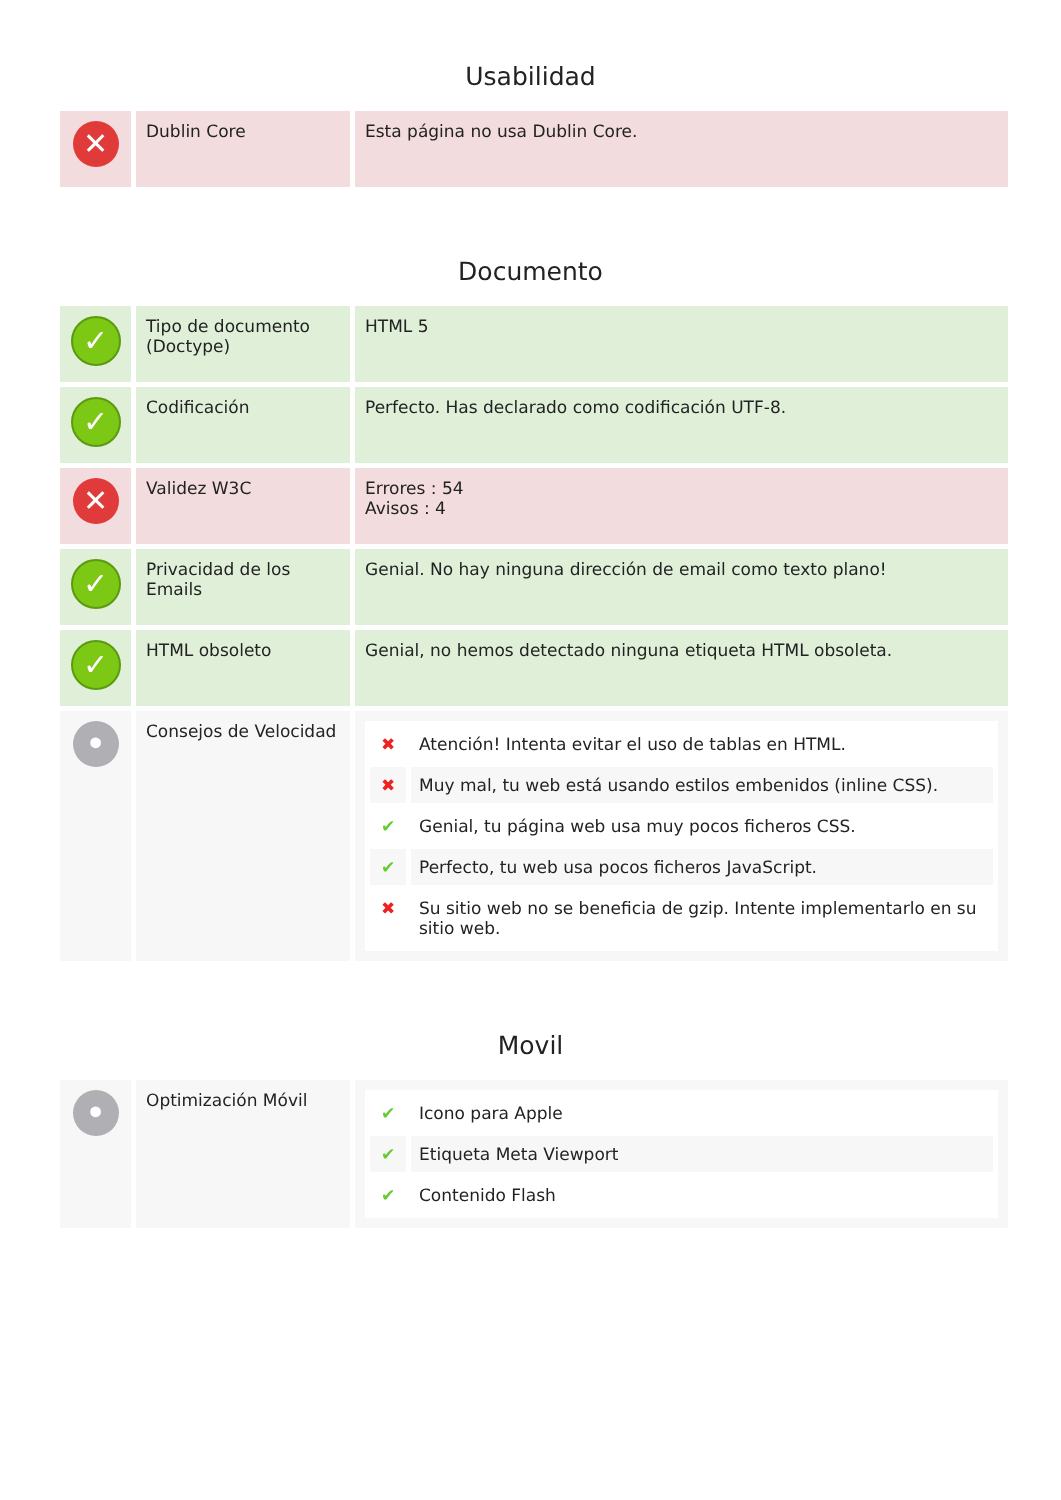Usabilidad
| ✕ | Dublin Core | Esta página no usa Dublin Core. |
Documento
| ✓ | Tipo de documento (Doctype) | HTML 5 |
| ✓ | Codificación | Perfecto. Has declarado como codificación UTF-8. |
| ✕ | Validez W3C | Errores : 54 Avisos : 4 |
| ✓ | Privacidad de los Emails | Genial. No hay ninguna dirección de email como texto plano! |
| ✓ | HTML obsoleto | Genial, no hemos detectado ninguna etiqueta HTML obsoleta. |
| • | Consejos de Velocidad | / ✖ / Atención! Intenta evitar el uso de tablas en HTML. / / ✖ / Muy mal, tu web está usando estilos embenidos (inline CSS). / / ✔ / Genial, tu página web usa muy pocos ficheros CSS. / / ✔ / Perfecto, tu web usa pocos ficheros JavaScript. / / ✖ / Su sitio web no se beneficia de gzip. Intente implementarlo en su sitio web. / |
Movil
| • | Optimización Móvil | / ✔ / Icono para Apple / / ✔ / Etiqueta Meta Viewport / / ✔ / Contenido Flash / |